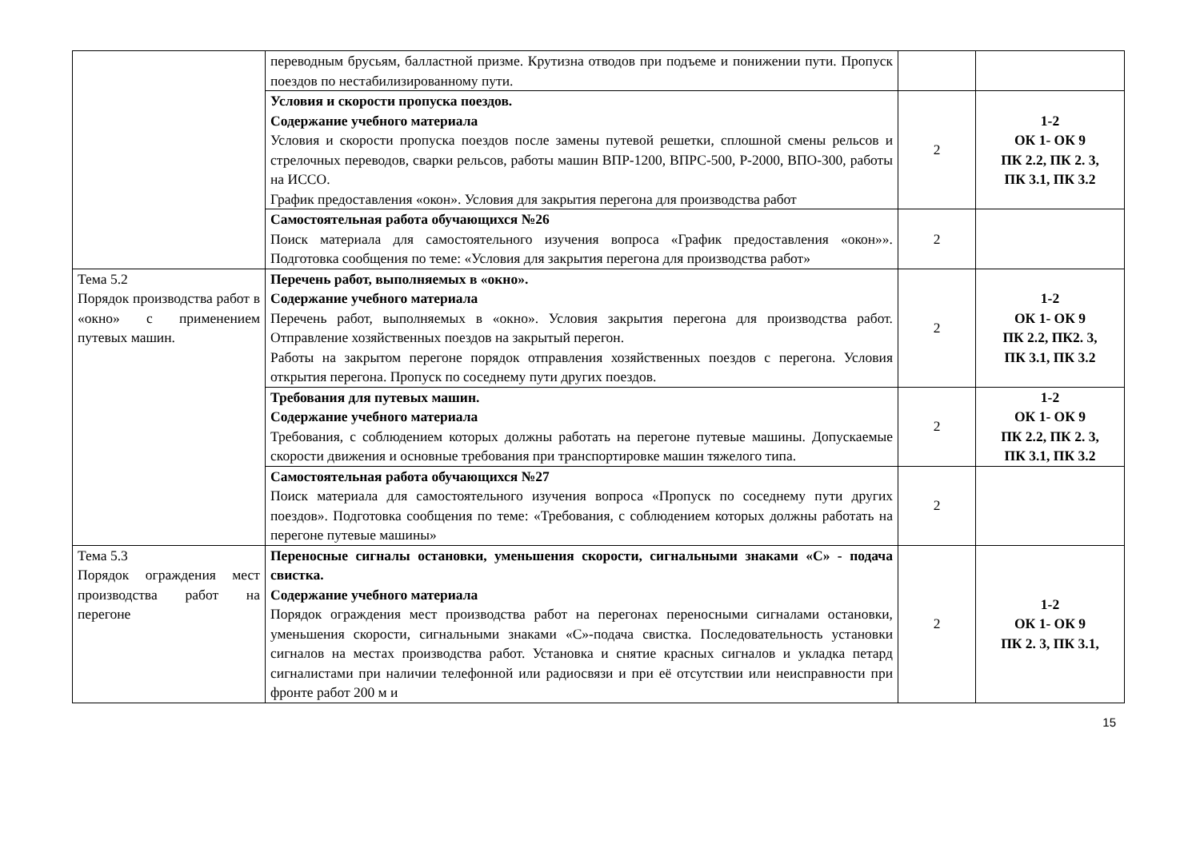| | переводным брусьям, балластной призме. Крутизна отводов при подъеме и понижении пути. Пропуск поездов по нестабилизированному пути. | | |
| | Условия и скорости пропуска поездов. Содержание учебного материала Условия и скорости пропуска поездов после замены путевой решетки, сплошной смены рельсов и стрелочных переводов, сварки рельсов, работы машин ВПР-1200, ВПРС-500, Р-2000, ВПО-300, работы на ИССО. График предоставления «окон». Условия для закрытия перегона для производства работ | 2 | 1-2 ОК 1- ОК 9 ПК 2.2, ПК 2. 3, ПК 3.1, ПК 3.2 |
| | Самостоятельная работа обучающихся №26 Поиск материала для самостоятельного изучения вопроса «График предоставления «окон»». Подготовка сообщения по теме: «Условия для закрытия перегона для производства работ» | 2 | |
| Тема 5.2 Порядок производства работ в «окно» с применением путевых машин. | Перечень работ, выполняемых в «окно». Содержание учебного материала Перечень работ, выполняемых в «окно». Условия закрытия перегона для производства работ. Отправление хозяйственных поездов на закрытый перегон. Работы на закрытом перегоне порядок отправления хозяйственных поездов с перегона. Условия открытия перегона. Пропуск по соседнему пути других поездов. | 2 | 1-2 ОК 1- ОК 9 ПК 2.2, ПК2. 3, ПК 3.1, ПК 3.2 |
| | Требования для путевых машин. Содержание учебного материала Требования, с соблюдением которых должны работать на перегоне путевые машины. Допускаемые скорости движения и основные требования при транспортировке машин тяжелого типа. | 2 | 1-2 ОК 1- ОК 9 ПК 2.2, ПК 2. 3, ПК 3.1, ПК 3.2 |
| | Самостоятельная работа обучающихся №27 Поиск материала для самостоятельного изучения вопроса «Пропуск по соседнему пути других поездов». Подготовка сообщения по теме: «Требования, с соблюдением которых должны работать на перегоне путевые машины» | 2 | |
| Тема 5.3 Порядок ограждения мест производства работ на перегоне | Переносные сигналы остановки, уменьшения скорости, сигнальными знаками «С» - подача свистка. Содержание учебного материала Порядок ограждения мест производства работ на перегонах переносными сигналами остановки, уменьшения скорости, сигнальными знаками «С»-подача свистка. Последовательность установки сигналов на местах производства работ. Установка и снятие красных сигналов и укладка петард сигналистами при наличии телефонной или радиосвязи и при её отсутствии или неисправности при фронте работ 200 м и | 2 | 1-2 ОК 1- ОК 9 ПК 2. 3, ПК 3.1, |
15